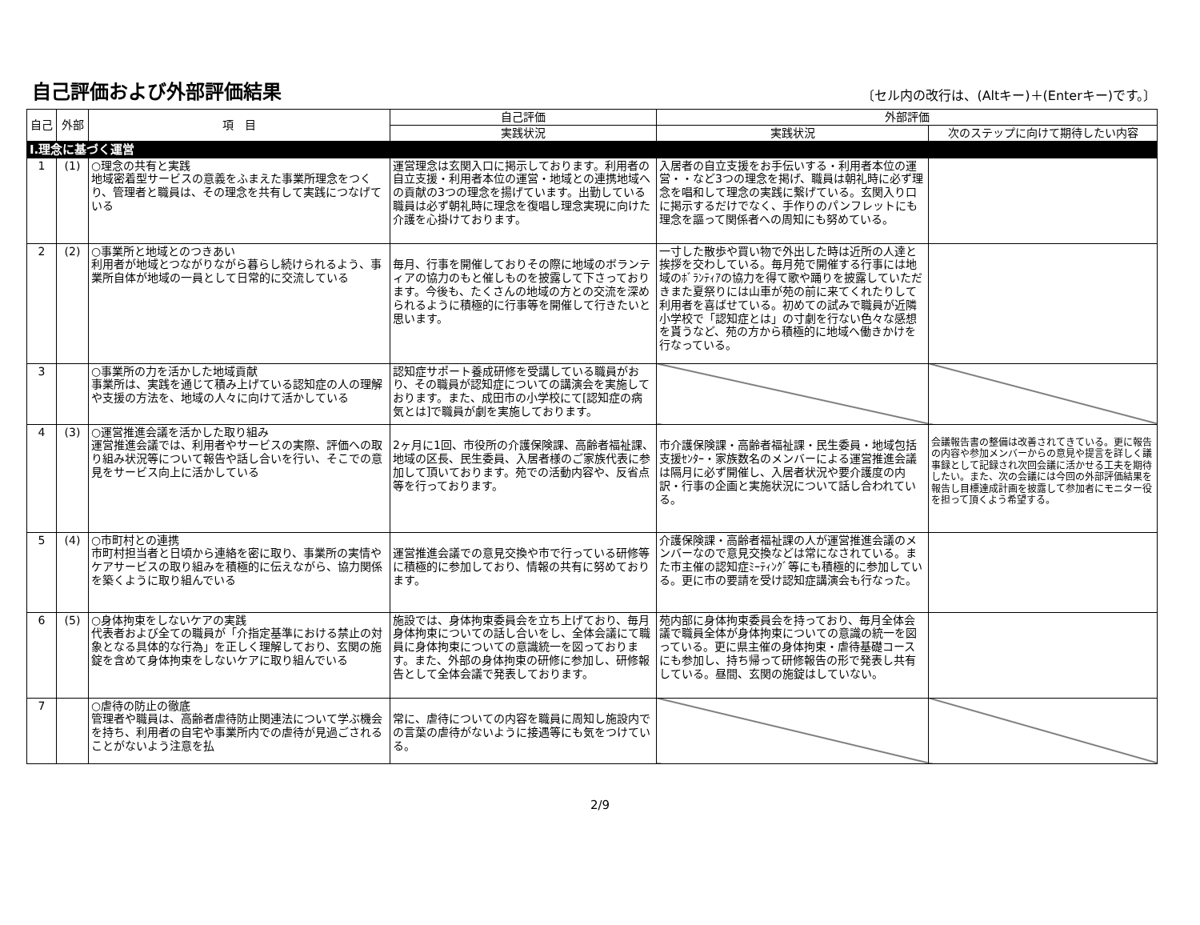自己評価および外部評価結果
〔セル内の改行は、(Altキー)＋(Enterキー)です。〕
| 自己 | 外部 | 項 目 | 自己評価 | 外部評価 | |
| --- | --- | --- | --- | --- | --- |
| | | | 実践状況 | 実践状況 | 次のステップに向けて期待したい内容 |
| Ⅰ.理念に基づく運営 | | | | | |
| 1 | (1) | ○理念の共有と実践 地域密着型サービスの意義をふまえた事業所理念をつくり、管理者と職員は、その理念を共有して実践につなげている | 運営理念は玄関入口に掲示しております。利用者の自立支援・利用者本位の運営・地域との連携地域への貢献の3つの理念を揚げています。出勤している職員は必ず朝礼時に理念を復唱し理念実現に向けた介護を心掛けております。 | 入居者の自立支援をお手伝いする・利用者本位の運営・・など3つの理念を掲げ、職員は朝礼時に必ず理念を唱和して理念の実践に繋げている。玄関入り口に掲示するだけでなく、手作りのパンフレットにも理念を謳って関係者への周知にも努めている。 | |
| 2 | (2) | ○事業所と地域とのつきあい 利用者が地域とつながりながら暮らし続けられるよう、事業所自体が地域の一員として日常的に交流している | 毎月、行事を開催しておりその際に地域のボランティアの協力のもと催しものを披露して下さっております。今後も、たくさんの地域の方との交流を深められるように積極的に行事等を開催して行きたいと思います。 | 一寸した散歩や買い物で外出した時は近所の人達と挨拶を交わしている。毎月苑で開催する行事には地域のﾎﾞﾗﾝﾃｨｱの協力を得て歌や踊りを披露していただきまた夏祭りには山車が苑の前に来てくれたりして利用者を喜ばせている。初めての試みで職員が近隣小学校で「認知症とは」の寸劇を行ない色々な感想を貰うなど、苑の方から積極的に地域へ働きかけを行なっている。 | |
| 3 | | ○事業所の力を活かした地域貢献 事業所は、実践を通じて積み上げている認知症の人の理解や支援の方法を、地域の人々に向けて活かしている | 認知症サポート養成研修を受講している職員がおり、その職員が認知症についての講演会を実施しております。また、成田市の小学校にて[認知症の病気とは]で職員が劇を実施しております。 | | |
| 4 | (3) | ○運営推進会議を活かした取り組み 運営推進会議では、利用者やサービスの実際、評価への取り組み状況等について報告や話し合いを行い、そこでの意見をサービス向上に活かしている | 2ヶ月に1回、市役所の介護保険課、高齢者福祉課、地域の区長、民生委員、入居者様のご家族代表に参加して頂いております。苑での活動内容や、反省点等を行っております。 | 市介護保険課・高齢者福祉課・民生委員・地域包括支援ｾﾝﾀｰ・家族数名のメンバーによる運営推進会議は隔月に必ず開催し、入居者状況や要介護度の内訳・行事の企画と実施状況について話し合われている。 | 会議報告書の整備は改善されてきている。更に報告の内容や参加メンバーからの意見や提言を詳しく議事録として記録され次回会議に活かせる工夫を期待したい。また、次の会議には今回の外部評価結果を報告し目標達成計画を披露して参加者にモニター役を担って頂くよう希望する。 |
| 5 | (4) | ○市町村との連携 市町村担当者と日頃から連絡を密に取り、事業所の実情やケアサービスの取り組みを積極的に伝えながら、協力関係を築くように取り組んでいる | 運営推進会議での意見交換や市で行っている研修等に積極的に参加しており、情報の共有に努めております。 | 介護保険課・高齢者福祉課の人が運営推進会議のメンバーなので意見交換などは常になされている。また市主催の認知症ﾐｰﾃｨﾝｸﾞ等にも積極的に参加している。更に市の要請を受け認知症講演会も行なった。 | |
| 6 | (5) | ○身体拘束をしないケアの実践 代表者および全ての職員が「介指定基準における禁止の対象となる具体的な行為」を正しく理解しており、玄関の施錠を含めて身体拘束をしないケアに取り組んでいる | 施設では、身体拘束委員会を立ち上げており、毎月身体拘束についての話し合いをし、全体会議にて職員に身体拘束についての意識統一を図っております。また、外部の身体拘束の研修に参加し、研修報告として全体会議で発表しております。 | 苑内部に身体拘束委員会を持っており、毎月全体会議で職員全体が身体拘束についての意識の統一を図っている。更に県主催の身体拘束・虐待基礎コースにも参加し、持ち帰って研修報告の形で発表し共有している。昼間、玄関の施錠はしていない。 | |
| 7 | | ○虐待の防止の徹底 管理者や職員は、高齢者虐待防止関連法について学ぶ機会を持ち、利用者の自宅や事業所内での虐待が見過ごされることがないよう注意を払 | 常に、虐待についての内容を職員に周知し施設内での言葉の虐待がないように接遇等にも気をつけている。 | | |
2/9